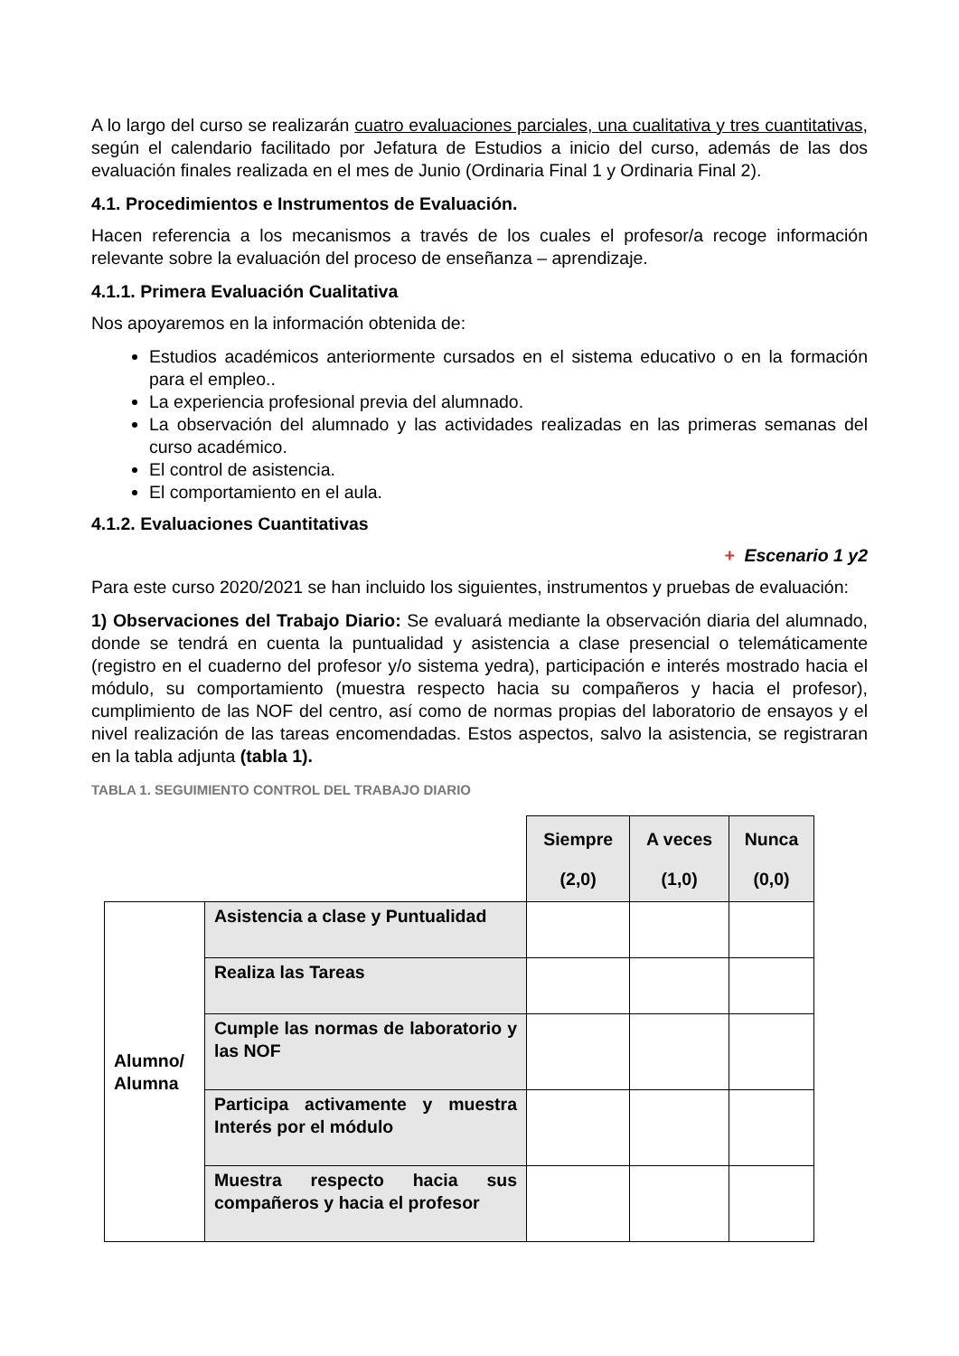A lo largo del curso se realizarán cuatro evaluaciones parciales, una cualitativa y tres cuantitativas, según el calendario facilitado por Jefatura de Estudios a inicio del curso, además de las dos evaluación finales realizada en el mes de Junio (Ordinaria Final 1 y Ordinaria Final 2).
4.1. Procedimientos e Instrumentos de Evaluación.
Hacen referencia a los mecanismos a través de los cuales el profesor/a recoge información relevante sobre la evaluación del proceso de enseñanza – aprendizaje.
4.1.1. Primera Evaluación Cualitativa
Nos apoyaremos en la información obtenida de:
Estudios académicos anteriormente cursados en el sistema educativo o en la formación para el empleo..
La experiencia profesional previa del alumnado.
La observación del alumnado y las actividades realizadas en las primeras semanas del curso académico.
El control de asistencia.
El comportamiento en el aula.
4.1.2. Evaluaciones Cuantitativas
+ Escenario 1 y2
Para este curso 2020/2021 se han incluido los siguientes, instrumentos y pruebas de evaluación:
1) Observaciones del Trabajo Diario: Se evaluará mediante la observación diaria del alumnado, donde se tendrá en cuenta la puntualidad y asistencia a clase presencial o telemáticamente (registro en el cuaderno del profesor y/o sistema yedra), participación e interés mostrado hacia el módulo, su comportamiento (muestra respecto hacia su compañeros y hacia el profesor), cumplimiento de las NOF del centro, así como de normas propias del laboratorio de ensayos y el nivel realización de las tareas encomendadas. Estos aspectos, salvo la asistencia, se registraran en la tabla adjunta (tabla 1).
TABLA 1. SEGUIMIENTO CONTROL DEL TRABAJO DIARIO
| | | Siempre (2,0) | A veces (1,0) | Nunca (0,0) |
| Alumno/ Alumna | Asistencia a clase y Puntualidad | | | |
| | Realiza las Tareas | | | |
| | Cumple las normas de laboratorio y las NOF | | | |
| | Participa activamente y muestra Interés por el módulo | | | |
| | Muestra respecto hacia sus compañeros y hacia el profesor | | | |